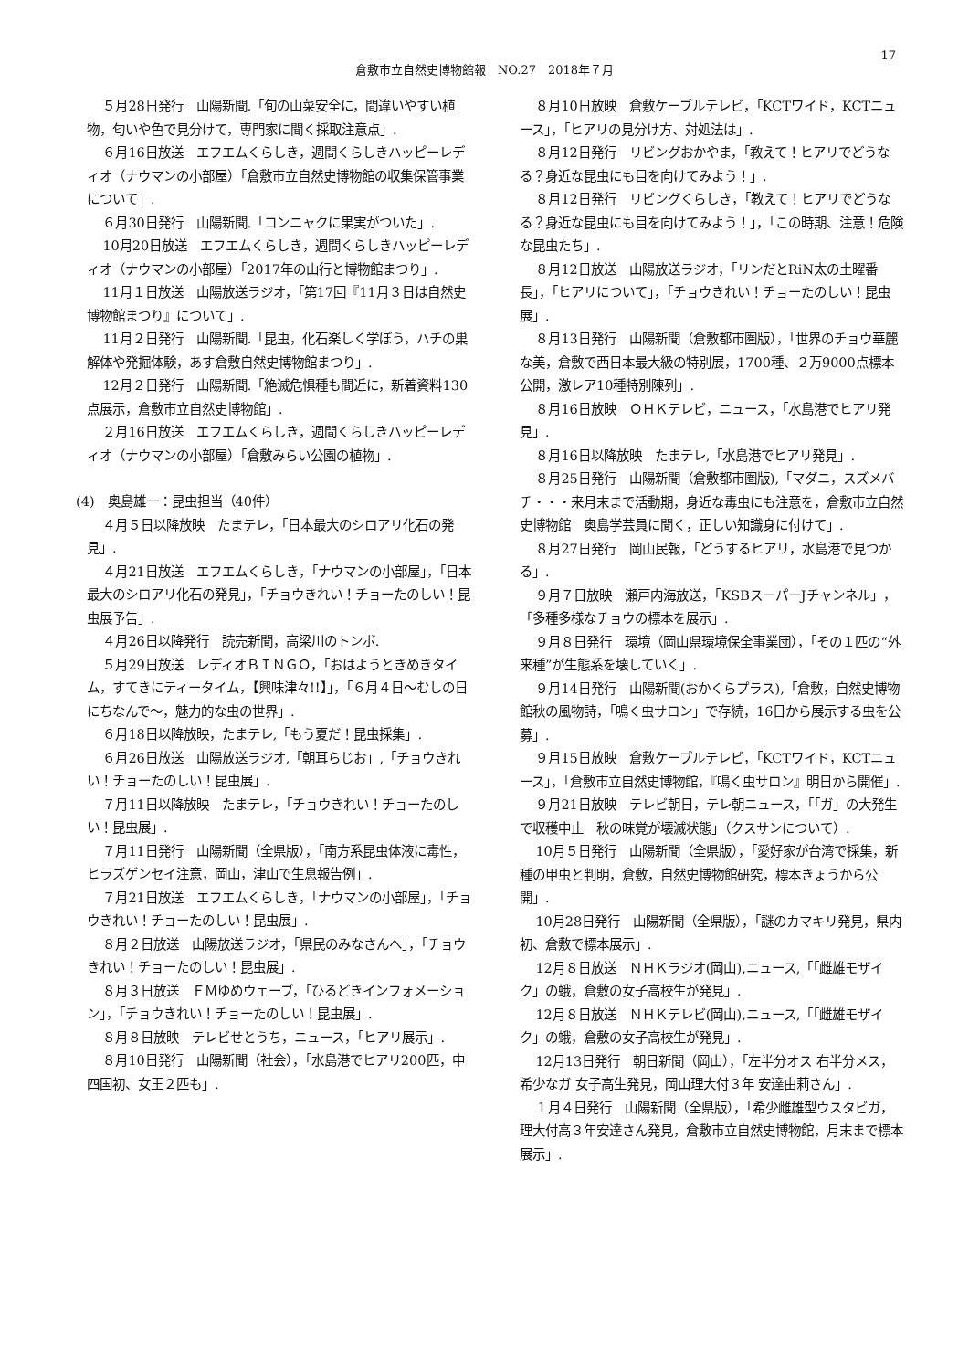17
倉敷市立自然史博物館報　NO.27　2018年７月
５月28日発行　山陽新聞.「旬の山菜安全に，間違いやすい植物，匂いや色で見分けて，専門家に聞く採取注意点」.
６月16日放送　エフエムくらしき，週間くらしきハッピーレディオ（ナウマンの小部屋）「倉敷市立自然史博物館の収集保管事業について」.
６月30日発行　山陽新聞.「コンニャクに果実がついた」.
10月20日放送　エフエムくらしき，週間くらしきハッピーレディオ（ナウマンの小部屋）「2017年の山行と博物館まつり」.
11月１日放送　山陽放送ラジオ，「第17回『11月３日は自然史博物館まつり』について」.
11月２日発行　山陽新聞.「昆虫，化石楽しく学ぼう，ハチの巣解体や発掘体験，あす倉敷自然史博物館まつり」.
12月２日発行　山陽新聞.「絶滅危惧種も間近に，新着資料130点展示，倉敷市立自然史博物館」.
２月16日放送　エフエムくらしき，週間くらしきハッピーレディオ（ナウマンの小部屋）「倉敷みらい公園の植物」.
(4)　奥島雄一：昆虫担当（40件）
４月５日以降放映　たまテレ，「日本最大のシロアリ化石の発見」.
４月21日放送　エフエムくらしき，「ナウマンの小部屋」，「日本最大のシロアリ化石の発見」，「チョウきれい！チョーたのしい！昆虫展予告」.
４月26日以降発行　読売新聞，高梁川のトンボ.
５月29日放送　レディオＢＩＮＧＯ，「おはようときめきタイム，すてきにティータイム，【興味津々!!】」，「６月４日～むしの日にちなんで～，魅力的な虫の世界」.
６月18日以降放映，たまテレ,「もう夏だ！昆虫採集」.
６月26日放送　山陽放送ラジオ,「朝耳らじお」,「チョウきれい！チョーたのしい！昆虫展」.
７月11日以降放映　たまテレ，「チョウきれい！チョーたのしい！昆虫展」.
７月11日発行　山陽新聞（全県版），「南方系昆虫体液に毒性，ヒラズゲンセイ注意，岡山，津山で生息報告例」.
７月21日放送　エフエムくらしき，「ナウマンの小部屋」，「チョウきれい！チョーたのしい！昆虫展」.
８月２日放送　山陽放送ラジオ，「県民のみなさんへ」，「チョウきれい！チョーたのしい！昆虫展」.
８月３日放送　ＦＭゆめウェーブ，「ひるどきインフォメーション」，「チョウきれい！チョーたのしい！昆虫展」.
８月８日放映　テレビせとうち，ニュース，「ヒアリ展示」.
８月10日発行　山陽新聞（社会），「水島港でヒアリ200匹，中四国初、女王２匹も」.
８月10日放映　倉敷ケーブルテレビ，「KCTワイド，KCTニュース」，「ヒアリの見分け方、対処法は」.
８月12日発行　リビングおかやま，「教えて！ヒアリでどうなる？身近な昆虫にも目を向けてみよう！」.
８月12日発行　リビングくらしき，「教えて！ヒアリでどうなる？身近な昆虫にも目を向けてみよう！」，「この時期、注意！危険な昆虫たち」.
８月12日放送　山陽放送ラジオ，「リンだとRiN太の土曜番長」，「ヒアリについて」，「チョウきれい！チョーたのしい！昆虫展」.
８月13日発行　山陽新聞（倉敷都市圏版），「世界のチョウ華麗な美，倉敷で西日本最大級の特別展，1700種、２万9000点標本公開，激レア10種特別陳列」.
８月16日放映　ＯＨＫテレビ，ニュース，「水島港でヒアリ発見」.
８月16日以降放映　たまテレ,「水島港でヒアリ発見」.
８月25日発行　山陽新聞（倉敷都市圏版),「マダニ，スズメバチ・・・来月末まで活動期，身近な毒虫にも注意を，倉敷市立自然史博物館　奥島学芸員に聞く，正しい知識身に付けて」.
８月27日発行　岡山民報，「どうするヒアリ，水島港で見つかる」.
９月７日放映　瀬戸内海放送，「KSBスーパーJチャンネル」，「多種多様なチョウの標本を展示」.
９月８日発行　環境（岡山県環境保全事業団），「その１匹の“外来種”が生態系を壊していく」.
９月14日発行　山陽新聞(おかくらプラス),「倉敷，自然史博物館秋の風物詩，「鳴く虫サロン」で存続，16日から展示する虫を公募」.
９月15日放映　倉敷ケーブルテレビ，「KCTワイド，KCTニュース」，「倉敷市立自然史博物館，『鳴く虫サロン』明日から開催」.
９月21日放映　テレビ朝日，テレ朝ニュース，「「ガ」の大発生で収穫中止　秋の味覚が壊滅状態」（クスサンについて）.
10月５日発行　山陽新聞（全県版），「愛好家が台湾で採集，新種の甲虫と判明，倉敷，自然史博物館研究，標本きょうから公開」.
10月28日発行　山陽新聞（全県版），「謎のカマキリ発見，県内初、倉敷で標本展示」.
12月８日放送　ＮＨＫラジオ(岡山),ニュース,「「雌雄モザイク」の蛾，倉敷の女子高校生が発見」.
12月８日放送　ＮＨＫテレビ(岡山),ニュース,「「雌雄モザイク」の蛾，倉敷の女子高校生が発見」.
12月13日発行　朝日新聞（岡山），「左半分オス 右半分メス，希少なガ 女子高生発見，岡山理大付３年 安達由莉さん」.
１月４日発行　山陽新聞（全県版），「希少雌雄型ウスタビガ，理大付高３年安達さん発見，倉敷市立自然史博物館，月末まで標本展示」.